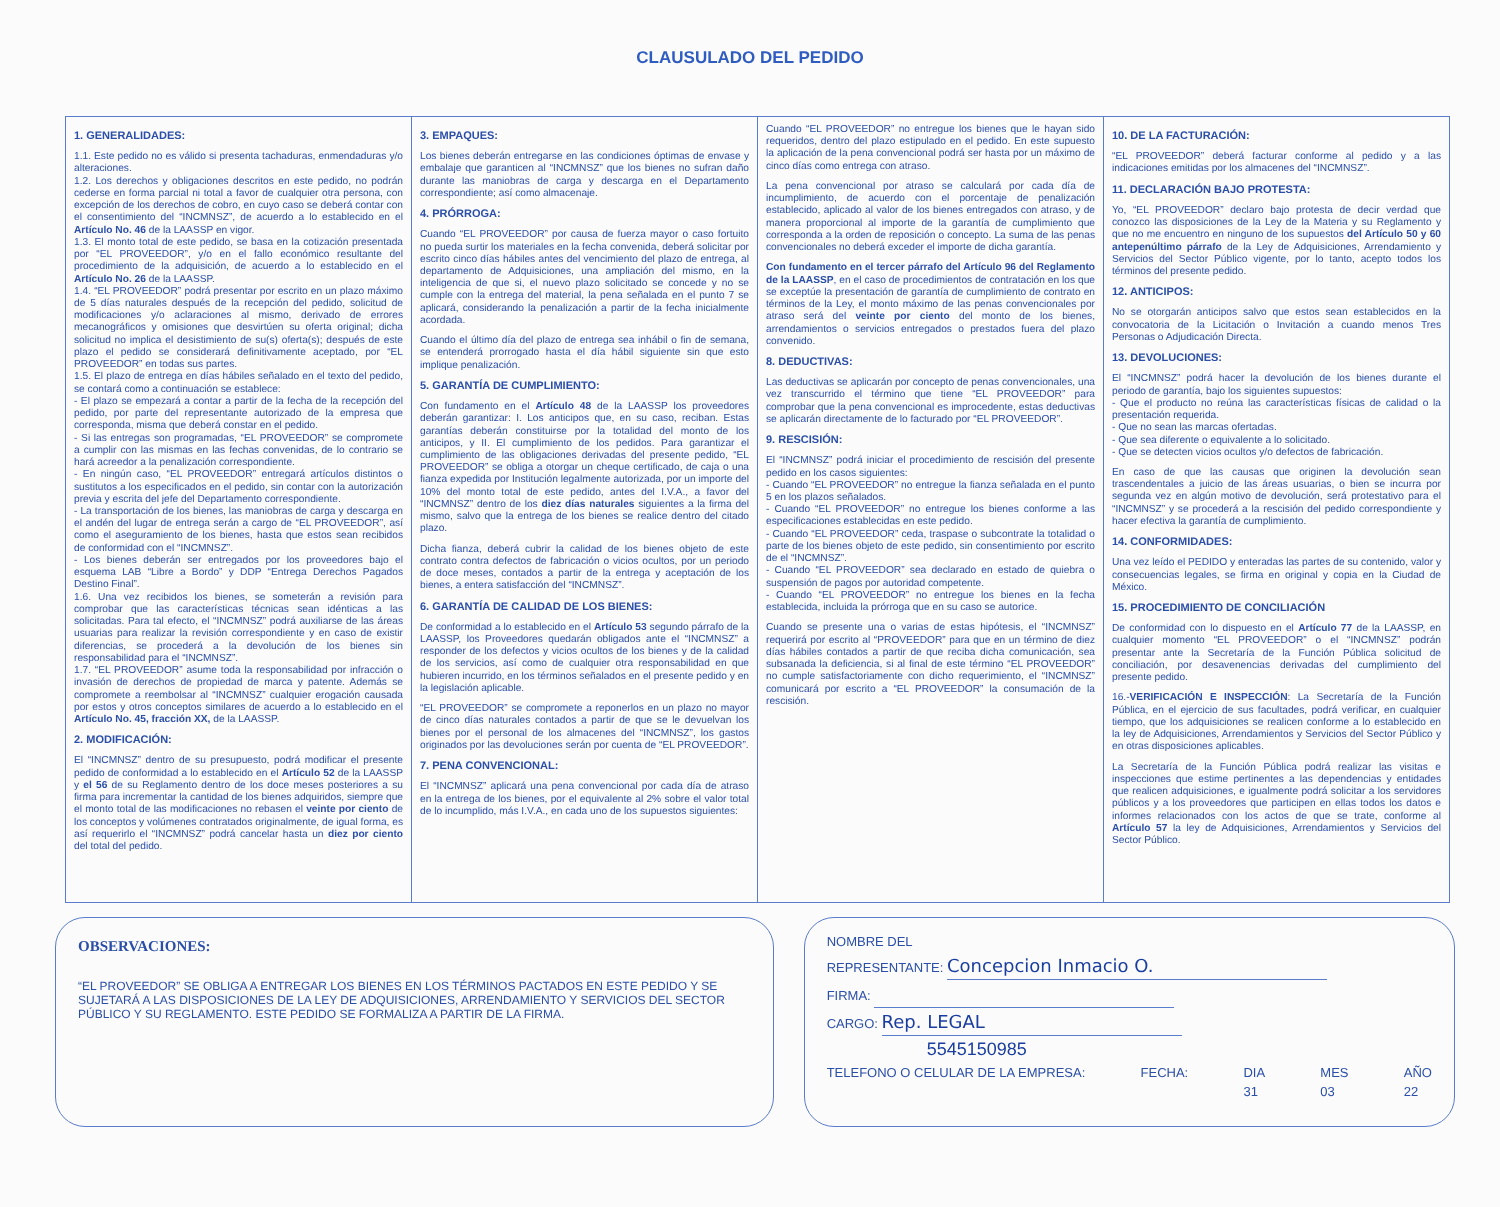CLAUSULADO DEL PEDIDO
1. GENERALIDADES:
1.1. Este pedido no es válido si presenta tachaduras, enmendaduras y/o alteraciones.
1.2. Los derechos y obligaciones descritos en este pedido, no podrán cederse en forma parcial ni total a favor de cualquier otra persona, con excepción de los derechos de cobro, en cuyo caso se deberá contar con el consentimiento del “INCMNSZ”, de acuerdo a lo establecido en el Artículo No. 46 de la LAASSP en vigor.
1.3. El monto total de este pedido, se basa en la cotización presentada por “EL PROVEEDOR”, y/o en el fallo económico resultante del procedimiento de la adquisición, de acuerdo a lo establecido en el Artículo No. 26 de la LAASSP.
1.4. “EL PROVEEDOR” podrá presentar por escrito en un plazo máximo de 5 días naturales después de la recepción del pedido, solicitud de modificaciones y/o aclaraciones al mismo, derivado de errores mecanográficos y omisiones que desvirtúen su oferta original; dicha solicitud no implica el desistimiento de su(s) oferta(s); después de este plazo el pedido se considerará definitivamente aceptado, por “EL PROVEEDOR” en todas sus partes.
1.5. El plazo de entrega en días hábiles señalado en el texto del pedido, se contará como a continuación se establece:
- El plazo se empezará a contar a partir de la fecha de la recepción del pedido, por parte del representante autorizado de la empresa que corresponda, misma que deberá constar en el pedido.
- Si las entregas son programadas, “EL PROVEEDOR” se compromete a cumplir con las mismas en las fechas convenidas, de lo contrario se hará acreedor a la penalización correspondiente.
- En ningún caso, “EL PROVEEDOR” entregará artículos distintos o sustitutos a los especificados en el pedido, sin contar con la autorización previa y escrita del jefe del Departamento correspondiente.
- La transportación de los bienes, las maniobras de carga y descarga en el andén del lugar de entrega serán a cargo de “EL PROVEEDOR”, así como el aseguramiento de los bienes, hasta que estos sean recibidos de conformidad con el “INCMNSZ”.
- Los bienes deberán ser entregados por los proveedores bajo el esquema LAB “Libre a Bordo” y DDP “Entrega Derechos Pagados Destino Final”.
1.6. Una vez recibidos los bienes, se someterán a revisión para comprobar que las características técnicas sean idénticas a las solicitadas. Para tal efecto, el “INCMNSZ” podrá auxiliarse de las áreas usuarias para realizar la revisión correspondiente y en caso de existir diferencias, se procederá a la devolución de los bienes sin responsabilidad para el “INCMNSZ”.
1.7. “EL PROVEEDOR” asume toda la responsabilidad por infracción o invasión de derechos de propiedad de marca y patente. Además se compromete a reembolsar al “INCMNSZ” cualquier erogación causada por estos y otros conceptos similares de acuerdo a lo establecido en el Artículo No. 45, fracción XX, de la LAASSP.
2. MODIFICACIÓN:
El “INCMNSZ” dentro de su presupuesto, podrá modificar el presente pedido de conformidad a lo establecido en el Artículo 52 de la LAASSP y el 56 de su Reglamento dentro de los doce meses posteriores a su firma para incrementar la cantidad de los bienes adquiridos, siempre que el monto total de las modificaciones no rebasen el veinte por ciento de los conceptos y volúmenes contratados originalmente, de igual forma, es así requerirlo el “INCMNSZ” podrá cancelar hasta un diez por ciento del total del pedido.
3. EMPAQUES:
Los bienes deberán entregarse en las condiciones óptimas de envase y embalaje que garanticen al “INCMNSZ” que los bienes no sufran daño durante las maniobras de carga y descarga en el Departamento correspondiente; así como almacenaje.
4. PRÓRROGA:
Cuando “EL PROVEEDOR” por causa de fuerza mayor o caso fortuito no pueda surtir los materiales en la fecha convenida, deberá solicitar por escrito cinco días hábiles antes del vencimiento del plazo de entrega, al departamento de Adquisiciones, una ampliación del mismo, en la inteligencia de que si, el nuevo plazo solicitado se concede y no se cumple con la entrega del material, la pena señalada en el punto 7 se aplicará, considerando la penalización a partir de la fecha inicialmente acordada.
Cuando el último día del plazo de entrega sea inhábil o fin de semana, se entenderá prorrogado hasta el día hábil siguiente sin que esto implique penalización.
5. GARANTÍA DE CUMPLIMIENTO:
Con fundamento en el Artículo 48 de la LAASSP los proveedores deberán garantizar: I. Los anticipos que, en su caso, reciban. Estas garantías deberán constituirse por la totalidad del monto de los anticipos, y II. El cumplimiento de los pedidos. Para garantizar el cumplimiento de las obligaciones derivadas del presente pedido, “EL PROVEEDOR” se obliga a otorgar un cheque certificado, de caja o una fianza expedida por Institución legalmente autorizada, por un importe del 10% del monto total de este pedido, antes del I.V.A., a favor del “INCMNSZ” dentro de los diez días naturales siguientes a la firma del mismo, salvo que la entrega de los bienes se realice dentro del citado plazo.
Dicha fianza, deberá cubrir la calidad de los bienes objeto de este contrato contra defectos de fabricación o vicios ocultos, por un periodo de doce meses, contados a partir de la entrega y aceptación de los bienes, a entera satisfacción del “INCMNSZ”.
6. GARANTÍA DE CALIDAD DE LOS BIENES:
De conformidad a lo establecido en el Artículo 53 segundo párrafo de la LAASSP, los Proveedores quedarán obligados ante el “INCMNSZ” a responder de los defectos y vicios ocultos de los bienes y de la calidad de los servicios, así como de cualquier otra responsabilidad en que hubieren incurrido, en los términos señalados en el presente pedido y en la legislación aplicable.
“EL PROVEEDOR” se compromete a reponerlos en un plazo no mayor de cinco días naturales contados a partir de que se le devuelvan los bienes por el personal de los almacenes del “INCMNSZ”, los gastos originados por las devoluciones serán por cuenta de “EL PROVEEDOR”.
7. PENA CONVENCIONAL:
El “INCMNSZ” aplicará una pena convencional por cada día de atraso en la entrega de los bienes, por el equivalente al 2% sobre el valor total de lo incumplido, más I.V.A., en cada uno de los supuestos siguientes:
Cuando “EL PROVEEDOR” no entregue los bienes que le hayan sido requeridos, dentro del plazo estipulado en el pedido. En este supuesto la aplicación de la pena convencional podrá ser hasta por un máximo de cinco días como entrega con atraso.
La pena convencional por atraso se calculará por cada día de incumplimiento, de acuerdo con el porcentaje de penalización establecido, aplicado al valor de los bienes entregados con atraso, y de manera proporcional al importe de la garantía de cumplimiento que corresponda a la orden de reposición o concepto. La suma de las penas convencionales no deberá exceder el importe de dicha garantía.
Con fundamento en el tercer párrafo del Artículo 96 del Reglamento de la LAASSP, en el caso de procedimientos de contratación en los que se exceptúe la presentación de garantía de cumplimiento de contrato en términos de la Ley, el monto máximo de las penas convencionales por atraso será del veinte por ciento del monto de los bienes, arrendamientos o servicios entregados o prestados fuera del plazo convenido.
8. DEDUCTIVAS:
Las deductivas se aplicarán por concepto de penas convencionales, una vez transcurrido el término que tiene “EL PROVEEDOR” para comprobar que la pena convencional es improcedente, estas deductivas se aplicarán directamente de lo facturado por “EL PROVEEDOR”.
9. RESCISIÓN:
El “INCMNSZ” podrá iniciar el procedimiento de rescisión del presente pedido en los casos siguientes:
- Cuando “EL PROVEEDOR” no entregue la fianza señalada en el punto 5 en los plazos señalados.
- Cuando “EL PROVEEDOR” no entregue los bienes conforme a las especificaciones establecidas en este pedido.
- Cuando “EL PROVEEDOR” ceda, traspase o subcontrate la totalidad o parte de los bienes objeto de este pedido, sin consentimiento por escrito de el “INCMNSZ”.
- Cuando “EL PROVEEDOR” sea declarado en estado de quiebra o suspensión de pagos por autoridad competente.
- Cuando “EL PROVEEDOR” no entregue los bienes en la fecha establecida, incluida la prórroga que en su caso se autorice.
Cuando se presente una o varias de estas hipótesis, el “INCMNSZ” requerirá por escrito al “PROVEEDOR” para que en un término de diez días hábiles contados a partir de que reciba dicha comunicación, sea subsanada la deficiencia, si al final de este término “EL PROVEEDOR” no cumple satisfactoriamente con dicho requerimiento, el “INCMNSZ” comunicará por escrito a “EL PROVEEDOR” la consumación de la rescisión.
10. DE LA FACTURACIÓN:
“EL PROVEEDOR” deberá facturar conforme al pedido y a las indicaciones emitidas por los almacenes del “INCMNSZ”.
11. DECLARACIÓN BAJO PROTESTA:
Yo, “EL PROVEEDOR” declaro bajo protesta de decir verdad que conozco las disposiciones de la Ley de la Materia y su Reglamento y que no me encuentro en ninguno de los supuestos del Artículo 50 y 60 antepenúltimo párrafo de la Ley de Adquisiciones, Arrendamiento y Servicios del Sector Público vigente, por lo tanto, acepto todos los términos del presente pedido.
12. ANTICIPOS:
No se otorgarán anticipos salvo que estos sean establecidos en la convocatoria de la Licitación o Invitación a cuando menos Tres Personas o Adjudicación Directa.
13. DEVOLUCIONES:
El “INCMNSZ” podrá hacer la devolución de los bienes durante el periodo de garantía, bajo los siguientes supuestos:
- Que el producto no reúna las características físicas de calidad o la presentación requerida.
- Que no sean las marcas ofertadas.
- Que sea diferente o equivalente a lo solicitado.
- Que se detecten vicios ocultos y/o defectos de fabricación.
En caso de que las causas que originen la devolución sean trascendentales a juicio de las áreas usuarias, o bien se incurra por segunda vez en algún motivo de devolución, será protestativo para el “INCMNSZ” y se procederá a la rescisión del pedido correspondiente y hacer efectiva la garantía de cumplimiento.
14. CONFORMIDADES:
Una vez leído el PEDIDO y enteradas las partes de su contenido, valor y consecuencias legales, se firma en original y copia en la Ciudad de México.
15. PROCEDIMIENTO DE CONCILIACIÓN
De conformidad con lo dispuesto en el Artículo 77 de la LAASSP, en cualquier momento “EL PROVEEDOR” o el “INCMNSZ” podrán presentar ante la Secretaría de la Función Pública solicitud de conciliación, por desavenencias derivadas del cumplimiento del presente pedido.
16.-VERIFICACIÓN E INSPECCIÓN: La Secretaría de la Función Pública, en el ejercicio de sus facultades, podrá verificar, en cualquier tiempo, que los adquisiciones se realicen conforme a lo establecido en la ley de Adquisiciones, Arrendamientos y Servicios del Sector Público y en otras disposiciones aplicables.
La Secretaría de la Función Pública podrá realizar las visitas e inspecciones que estime pertinentes a las dependencias y entidades que realicen adquisiciones, e igualmente podrá solicitar a los servidores públicos y a los proveedores que participen en ellas todos los datos e informes relacionados con los actos de que se trate, conforme al Artículo 57 la ley de Adquisiciones, Arrendamientos y Servicios del Sector Público.
OBSERVACIONES:
“EL PROVEEDOR” SE OBLIGA A ENTREGAR LOS BIENES EN LOS TÉRMINOS PACTADOS EN ESTE PEDIDO Y SE SUJETARÁ A LAS DISPOSICIONES DE LA LEY DE ADQUISICIONES, ARRENDAMIENTO Y SERVICIOS DEL SECTOR PÚBLICO Y SU REGLAMENTO. ESTE PEDIDO SE FORMALIZA A PARTIR DE LA FIRMA.
NOMBRE DEL
REPRESENTANTE: Concepcion Inmacio O.
FIRMA:
CARGO: Rep. LEGAL
5545150985
TELEFONO O CELULAR DE LA EMPRESA: FECHA: DIA
31 MES
03 AÑO
22